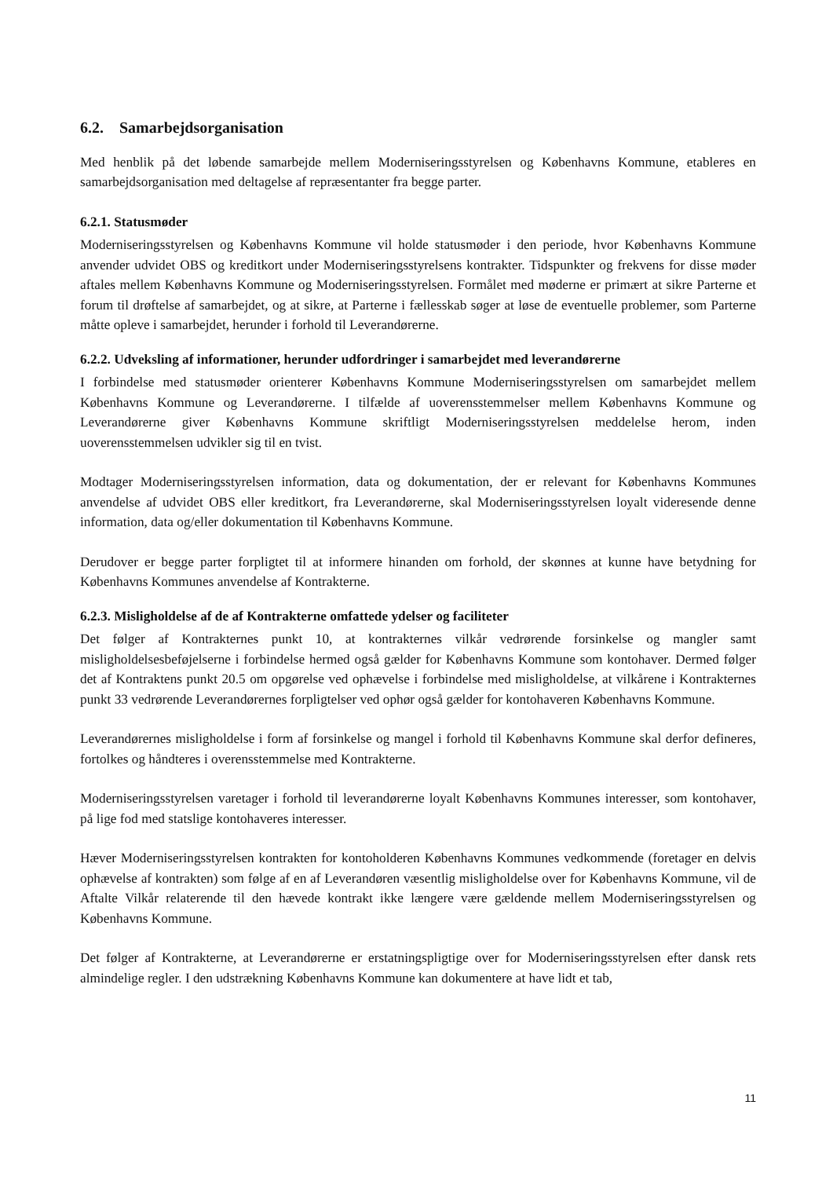6.2. Samarbejdsorganisation
Med henblik på det løbende samarbejde mellem Moderniseringsstyrelsen og Københavns Kommune, etableres en samarbejdsorganisation med deltagelse af repræsentanter fra begge parter.
6.2.1. Statusmøder
Moderniseringsstyrelsen og Københavns Kommune vil holde statusmøder i den periode, hvor Københavns Kommune anvender udvidet OBS og kreditkort under Moderniseringsstyrelsens kontrakter. Tidspunkter og frekvens for disse møder aftales mellem Københavns Kommune og Moderniseringsstyrelsen. Formålet med møderne er primært at sikre Parterne et forum til drøftelse af samarbejdet, og at sikre, at Parterne i fællesskab søger at løse de eventuelle problemer, som Parterne måtte opleve i samarbejdet, herunder i forhold til Leverandørerne.
6.2.2. Udveksling af informationer, herunder udfordringer i samarbejdet med leverandørerne
I forbindelse med statusmøder orienterer Københavns Kommune Moderniseringsstyrelsen om samarbejdet mellem Københavns Kommune og Leverandørerne. I tilfælde af uoverensstemmelser mellem Københavns Kommune og Leverandørerne giver Københavns Kommune skriftligt Moderniseringsstyrelsen meddelelse herom, inden uoverensstemmelsen udvikler sig til en tvist.
Modtager Moderniseringsstyrelsen information, data og dokumentation, der er relevant for Københavns Kommunes anvendelse af udvidet OBS eller kreditkort, fra Leverandørerne, skal Moderniseringsstyrelsen loyalt videresende denne information, data og/eller dokumentation til Københavns Kommune.
Derudover er begge parter forpligtet til at informere hinanden om forhold, der skønnes at kunne have betydning for Københavns Kommunes anvendelse af Kontrakterne.
6.2.3. Misligholdelse af de af Kontrakterne omfattede ydelser og faciliteter
Det følger af Kontrakternes punkt 10, at kontrakternes vilkår vedrørende forsinkelse og mangler samt misligholdelsesbeføjelserne i forbindelse hermed også gælder for Københavns Kommune som kontohaver. Dermed følger det af Kontraktens punkt 20.5 om opgørelse ved ophævelse i forbindelse med misligholdelse, at vilkårene i Kontrakternes punkt 33 vedrørende Leverandørernes forpligtelser ved ophør også gælder for kontohaveren Københavns Kommune.
Leverandørernes misligholdelse i form af forsinkelse og mangel i forhold til Københavns Kommune skal derfor defineres, fortolkes og håndteres i overensstemmelse med Kontrakterne.
Moderniseringsstyrelsen varetager i forhold til leverandørerne loyalt Københavns Kommunes interesser, som kontohaver, på lige fod med statslige kontohaveres interesser.
Hæver Moderniseringsstyrelsen kontrakten for kontoholderen Københavns Kommunes vedkommende (foretager en delvis ophævelse af kontrakten) som følge af en af Leverandøren væsentlig misligholdelse over for Københavns Kommune, vil de Aftalte Vilkår relaterende til den hævede kontrakt ikke længere være gældende mellem Moderniseringsstyrelsen og Københavns Kommune.
Det følger af Kontrakterne, at Leverandørerne er erstatningspligtige over for Moderniseringsstyrelsen efter dansk rets almindelige regler. I den udstrækning Københavns Kommune kan dokumentere at have lidt et tab,
11